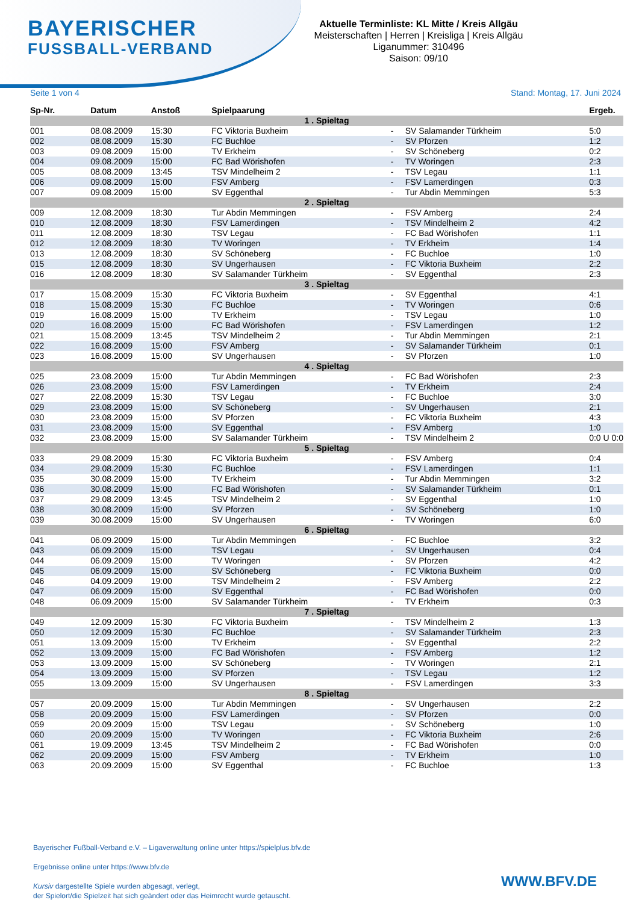BAYERISCHER
FUSSBALL-VERBAND
Aktuelle Terminliste: KL Mitte / Kreis Allgäu
Meisterschaften | Herren | Kreisliga | Kreis Allgäu
Liganummer: 310496
Saison: 09/10
Seite 1 von 4 Stand: Montag, 17. Juni 2024
| Sp-Nr. | Datum | Anstoß | Spielpaarung | | | Ergeb. |
| --- | --- | --- | --- | --- | --- | --- |
| 1 . Spieltag | | | | | | |
| 001 | 08.08.2009 | 15:30 | FC Viktoria Buxheim | - | SV Salamander Türkheim | 5:0 |
| 002 | 08.08.2009 | 15:30 | FC Buchloe | - | SV Pforzen | 1:2 |
| 003 | 09.08.2009 | 15:00 | TV Erkheim | - | SV Schöneberg | 0:2 |
| 004 | 09.08.2009 | 15:00 | FC Bad Wörishofen | - | TV Woringen | 2:3 |
| 005 | 08.08.2009 | 13:45 | TSV Mindelheim 2 | - | TSV Legau | 1:1 |
| 006 | 09.08.2009 | 15:00 | FSV Amberg | - | FSV Lamerdingen | 0:3 |
| 007 | 09.08.2009 | 15:00 | SV Eggenthal | - | Tur Abdin Memmingen | 5:3 |
| 2 . Spieltag | | | | | | |
| 009 | 12.08.2009 | 18:30 | Tur Abdin Memmingen | - | FSV Amberg | 2:4 |
| 010 | 12.08.2009 | 18:30 | FSV Lamerdingen | - | TSV Mindelheim 2 | 4:2 |
| 011 | 12.08.2009 | 18:30 | TSV Legau | - | FC Bad Wörishofen | 1:1 |
| 012 | 12.08.2009 | 18:30 | TV Woringen | - | TV Erkheim | 1:4 |
| 013 | 12.08.2009 | 18:30 | SV Schöneberg | - | FC Buchloe | 1:0 |
| 015 | 12.08.2009 | 18:30 | SV Ungerhausen | - | FC Viktoria Buxheim | 2:2 |
| 016 | 12.08.2009 | 18:30 | SV Salamander Türkheim | - | SV Eggenthal | 2:3 |
| 3 . Spieltag | | | | | | |
| 017 | 15.08.2009 | 15:30 | FC Viktoria Buxheim | - | SV Eggenthal | 4:1 |
| 018 | 15.08.2009 | 15:30 | FC Buchloe | - | TV Woringen | 0:6 |
| 019 | 16.08.2009 | 15:00 | TV Erkheim | - | TSV Legau | 1:0 |
| 020 | 16.08.2009 | 15:00 | FC Bad Wörishofen | - | FSV Lamerdingen | 1:2 |
| 021 | 15.08.2009 | 13:45 | TSV Mindelheim 2 | - | Tur Abdin Memmingen | 2:1 |
| 022 | 16.08.2009 | 15:00 | FSV Amberg | - | SV Salamander Türkheim | 0:1 |
| 023 | 16.08.2009 | 15:00 | SV Ungerhausen | - | SV Pforzen | 1:0 |
| 4 . Spieltag | | | | | | |
| 025 | 23.08.2009 | 15:00 | Tur Abdin Memmingen | - | FC Bad Wörishofen | 2:3 |
| 026 | 23.08.2009 | 15:00 | FSV Lamerdingen | - | TV Erkheim | 2:4 |
| 027 | 22.08.2009 | 15:30 | TSV Legau | - | FC Buchloe | 3:0 |
| 029 | 23.08.2009 | 15:00 | SV Schöneberg | - | SV Ungerhausen | 2:1 |
| 030 | 23.08.2009 | 15:00 | SV Pforzen | - | FC Viktoria Buxheim | 4:3 |
| 031 | 23.08.2009 | 15:00 | SV Eggenthal | - | FSV Amberg | 1:0 |
| 032 | 23.08.2009 | 15:00 | SV Salamander Türkheim | - | TSV Mindelheim 2 | 0:0 U 0:0 |
| 5 . Spieltag | | | | | | |
| 033 | 29.08.2009 | 15:30 | FC Viktoria Buxheim | - | FSV Amberg | 0:4 |
| 034 | 29.08.2009 | 15:30 | FC Buchloe | - | FSV Lamerdingen | 1:1 |
| 035 | 30.08.2009 | 15:00 | TV Erkheim | - | Tur Abdin Memmingen | 3:2 |
| 036 | 30.08.2009 | 15:00 | FC Bad Wörishofen | - | SV Salamander Türkheim | 0:1 |
| 037 | 29.08.2009 | 13:45 | TSV Mindelheim 2 | - | SV Eggenthal | 1:0 |
| 038 | 30.08.2009 | 15:00 | SV Pforzen | - | SV Schöneberg | 1:0 |
| 039 | 30.08.2009 | 15:00 | SV Ungerhausen | - | TV Woringen | 6:0 |
| 6 . Spieltag | | | | | | |
| 041 | 06.09.2009 | 15:00 | Tur Abdin Memmingen | - | FC Buchloe | 3:2 |
| 043 | 06.09.2009 | 15:00 | TSV Legau | - | SV Ungerhausen | 0:4 |
| 044 | 06.09.2009 | 15:00 | TV Woringen | - | SV Pforzen | 4:2 |
| 045 | 06.09.2009 | 15:00 | SV Schöneberg | - | FC Viktoria Buxheim | 0:0 |
| 046 | 04.09.2009 | 19:00 | TSV Mindelheim 2 | - | FSV Amberg | 2:2 |
| 047 | 06.09.2009 | 15:00 | SV Eggenthal | - | FC Bad Wörishofen | 0:0 |
| 048 | 06.09.2009 | 15:00 | SV Salamander Türkheim | - | TV Erkheim | 0:3 |
| 7 . Spieltag | | | | | | |
| 049 | 12.09.2009 | 15:30 | FC Viktoria Buxheim | - | TSV Mindelheim 2 | 1:3 |
| 050 | 12.09.2009 | 15:30 | FC Buchloe | - | SV Salamander Türkheim | 2:3 |
| 051 | 13.09.2009 | 15:00 | TV Erkheim | - | SV Eggenthal | 2:2 |
| 052 | 13.09.2009 | 15:00 | FC Bad Wörishofen | - | FSV Amberg | 1:2 |
| 053 | 13.09.2009 | 15:00 | SV Schöneberg | - | TV Woringen | 2:1 |
| 054 | 13.09.2009 | 15:00 | SV Pforzen | - | TSV Legau | 1:2 |
| 055 | 13.09.2009 | 15:00 | SV Ungerhausen | - | FSV Lamerdingen | 3:3 |
| 8 . Spieltag | | | | | | |
| 057 | 20.09.2009 | 15:00 | Tur Abdin Memmingen | - | SV Ungerhausen | 2:2 |
| 058 | 20.09.2009 | 15:00 | FSV Lamerdingen | - | SV Pforzen | 0:0 |
| 059 | 20.09.2009 | 15:00 | TSV Legau | - | SV Schöneberg | 1:0 |
| 060 | 20.09.2009 | 15:00 | TV Woringen | - | FC Viktoria Buxheim | 2:6 |
| 061 | 19.09.2009 | 13:45 | TSV Mindelheim 2 | - | FC Bad Wörishofen | 0:0 |
| 062 | 20.09.2009 | 15:00 | FSV Amberg | - | TV Erkheim | 1:0 |
| 063 | 20.09.2009 | 15:00 | SV Eggenthal | - | FC Buchloe | 1:3 |
Bayerischer Fußball-Verband e.V. – Ligaverwaltung online unter https://spielplus.bfv.de
Ergebnisse online unter https://www.bfv.de
Kursiv dargestellte Spiele wurden abgesagt, verlegt,
der Spielort/die Spielzeit hat sich geändert oder das Heimrecht wurde getauscht.
WWW.BFV.DE